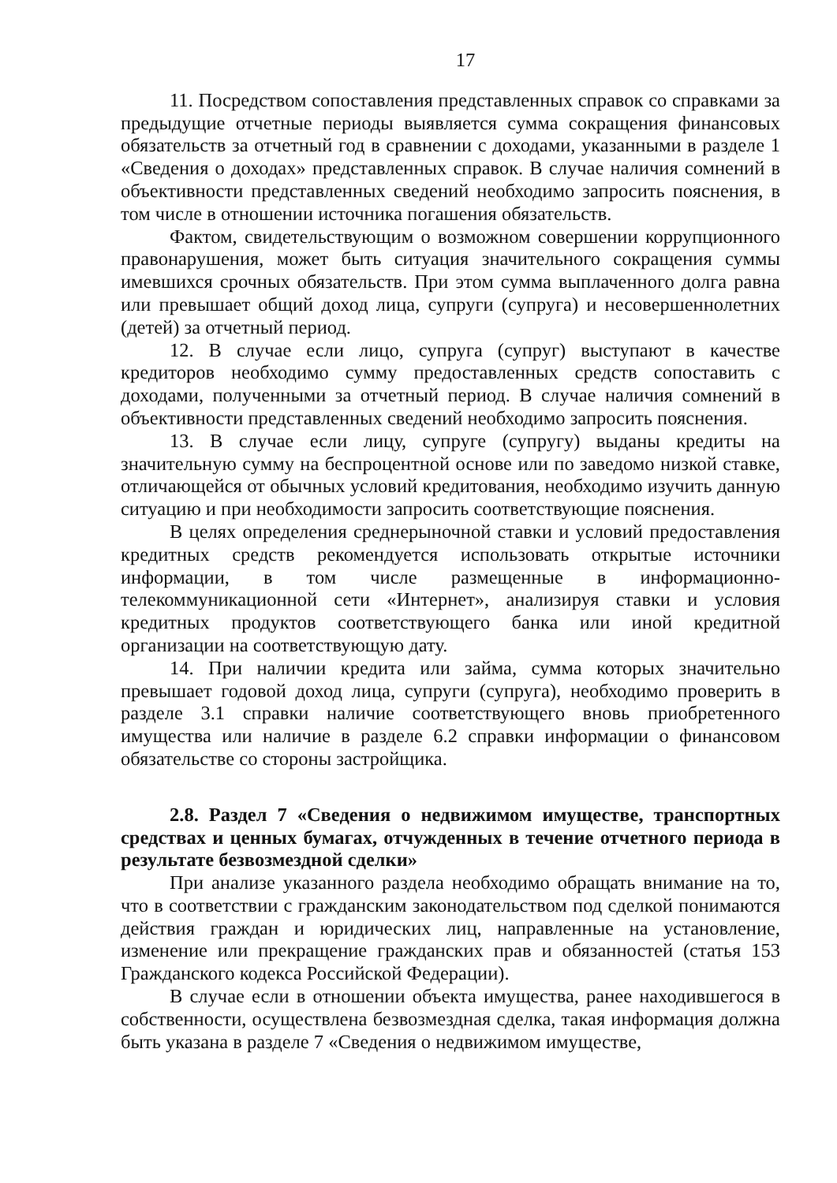17
11. Посредством сопоставления представленных справок со справками за предыдущие отчетные периоды выявляется сумма сокращения финансовых обязательств за отчетный год в сравнении с доходами, указанными в разделе 1 «Сведения о доходах» представленных справок. В случае наличия сомнений в объективности представленных сведений необходимо запросить пояснения, в том числе в отношении источника погашения обязательств.
Фактом, свидетельствующим о возможном совершении коррупционного правонарушения, может быть ситуация значительного сокращения суммы имевшихся срочных обязательств. При этом сумма выплаченного долга равна или превышает общий доход лица, супруги (супруга) и несовершеннолетних (детей) за отчетный период.
12. В случае если лицо, супруга (супруг) выступают в качестве кредиторов необходимо сумму предоставленных средств сопоставить с доходами, полученными за отчетный период. В случае наличия сомнений в объективности представленных сведений необходимо запросить пояснения.
13. В случае если лицу, супруге (супругу) выданы кредиты на значительную сумму на беспроцентной основе или по заведомо низкой ставке, отличающейся от обычных условий кредитования, необходимо изучить данную ситуацию и при необходимости запросить соответствующие пояснения.
В целях определения среднерыночной ставки и условий предоставления кредитных средств рекомендуется использовать открытые источники информации, в том числе размещенные в информационно-телекоммуникационной сети «Интернет», анализируя ставки и условия кредитных продуктов соответствующего банка или иной кредитной организации на соответствующую дату.
14. При наличии кредита или займа, сумма которых значительно превышает годовой доход лица, супруги (супруга), необходимо проверить в разделе 3.1 справки наличие соответствующего вновь приобретенного имущества или наличие в разделе 6.2 справки информации о финансовом обязательстве со стороны застройщика.
2.8. Раздел 7 «Сведения о недвижимом имуществе, транспортных средствах и ценных бумагах, отчужденных в течение отчетного периода в результате безвозмездной сделки»
При анализе указанного раздела необходимо обращать внимание на то, что в соответствии с гражданским законодательством под сделкой понимаются действия граждан и юридических лиц, направленные на установление, изменение или прекращение гражданских прав и обязанностей (статья 153 Гражданского кодекса Российской Федерации).
В случае если в отношении объекта имущества, ранее находившегося в собственности, осуществлена безвозмездная сделка, такая информация должна быть указана в разделе 7 «Сведения о недвижимом имуществе,